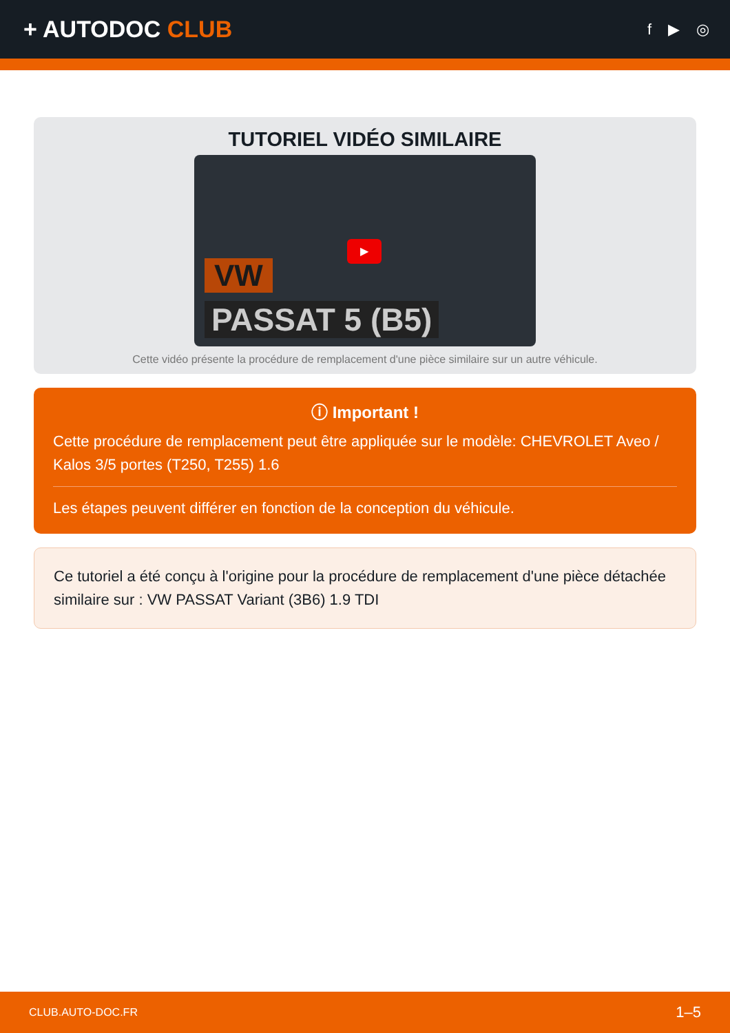+ AUTODOC CLUB
f ▶ ◎
TUTORIEL VIDÉO SIMILAIRE
VW
PASSAT 5 (B5)
▶
Cette vidéo présente la procédure de remplacement d'une pièce similaire sur un autre véhicule.
ⓘ Important !
Cette procédure de remplacement peut être appliquée sur le modèle: CHEVROLET Aveo / Kalos 3/5 portes (T250, T255) 1.6
Les étapes peuvent différer en fonction de la conception du véhicule.
Ce tutoriel a été conçu à l'origine pour la procédure de remplacement d'une pièce détachée similaire sur : VW PASSAT Variant (3B6) 1.9 TDI
CLUB.AUTO-DOC.FR 1–5